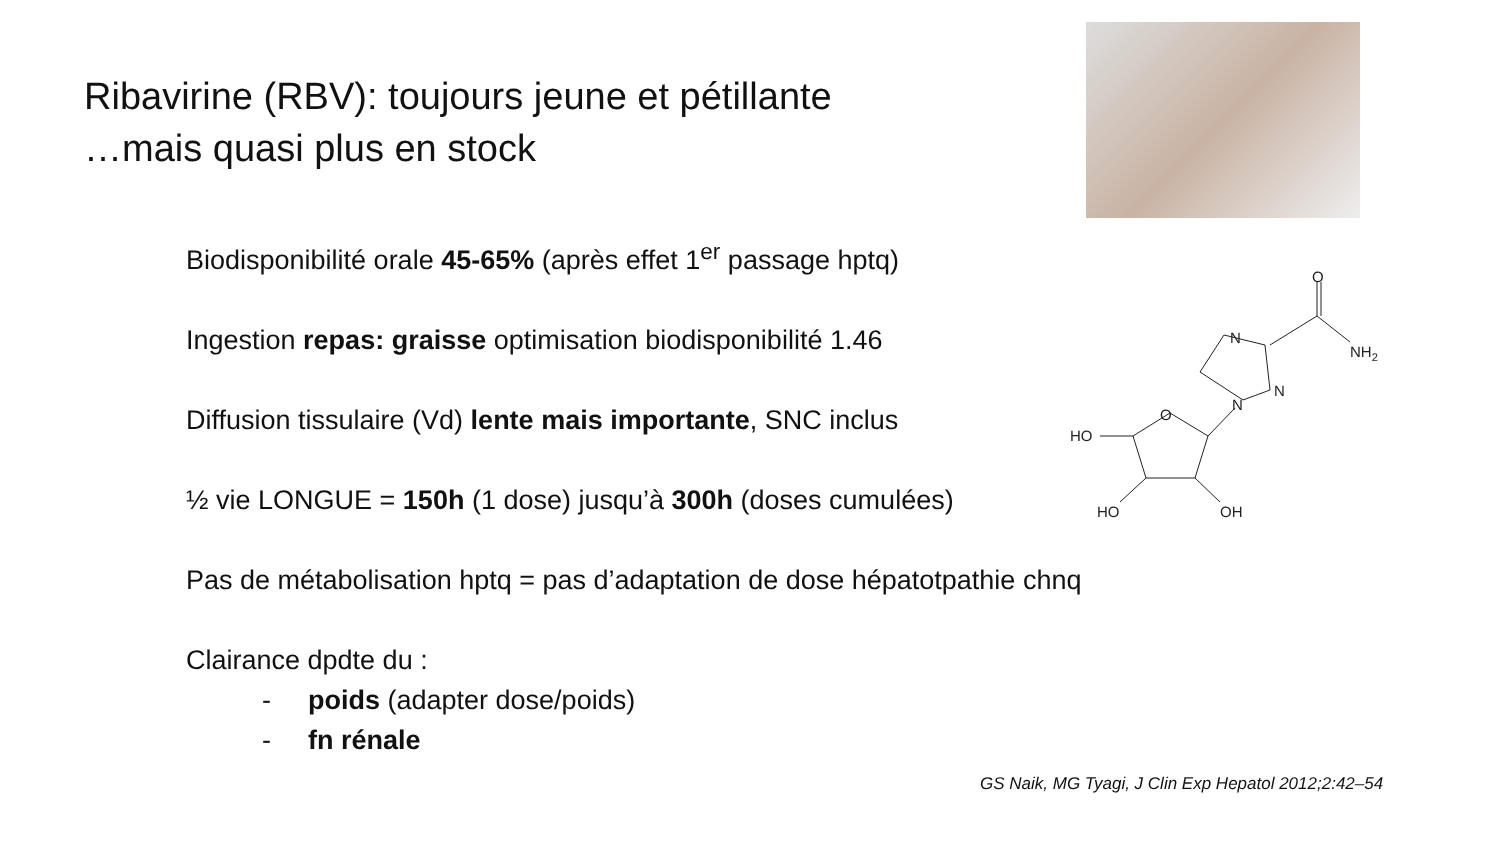Ribavirine (RBV): toujours jeune et pétillante
…mais quasi plus en stock
Biodisponibilité orale 45-65% (après effet 1<sup>er</sup> passage hptq)
Ingestion repas: graisse optimisation biodisponibilité 1.46
Diffusion tissulaire (Vd) lente mais importante, SNC inclus
½ vie LONGUE = 150h (1 dose) jusqu’à 300h (doses cumulées)
Pas de métabolisation hptq = pas d’adaptation de dose hépatotpathie chnq
Clairance dpdte du :
- poids (adapter dose/poids)
- fn rénale
O
HO
HO
OH
N
N
N
O
NH2
GS Naik, MG Tyagi, J Clin Exp Hepatol 2012;2:42–54